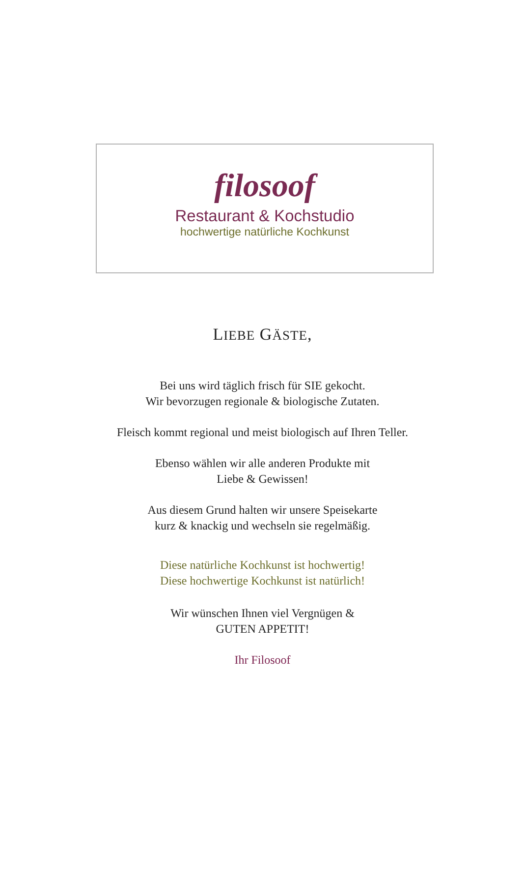filosoof
Restaurant & Kochstudio
hochwertige natürliche Kochkunst
LIEBE GÄSTE,
Bei uns wird täglich frisch für SIE gekocht.
Wir bevorzugen regionale & biologische Zutaten.
Fleisch kommt regional und meist biologisch auf Ihren Teller.
Ebenso wählen wir alle anderen Produkte mit
Liebe & Gewissen!
Aus diesem Grund halten wir unsere Speisekarte
kurz & knackig und wechseln sie regelmäßig.
Diese natürliche Kochkunst ist hochwertig!
Diese hochwertige Kochkunst ist natürlich!
Wir wünschen Ihnen viel Vergnügen &
GUTEN APPETIT!
Ihr Filosoof